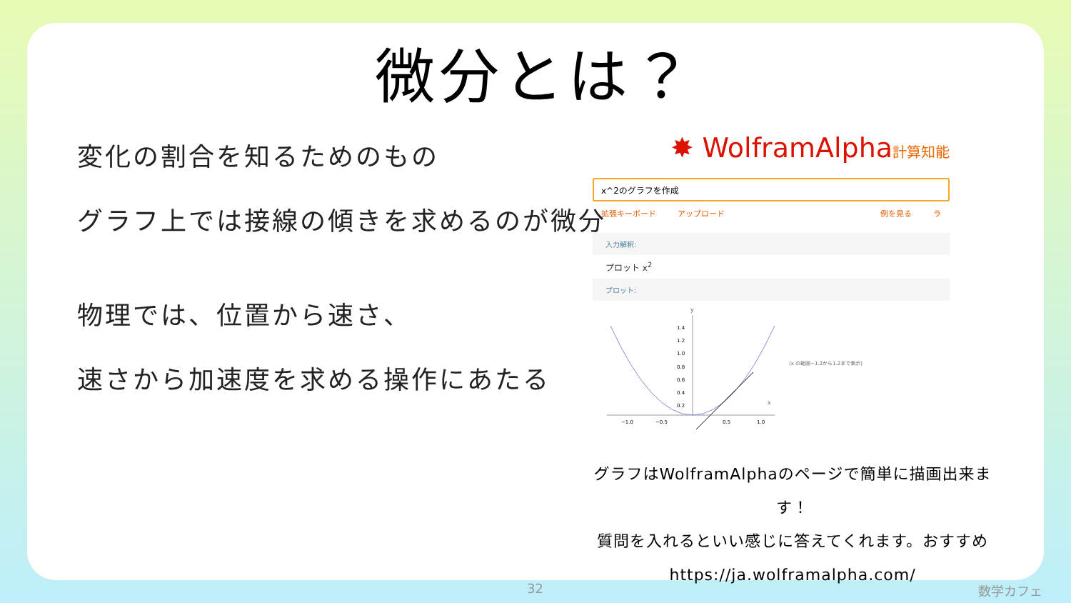微分とは？
変化の割合を知るためのもの
グラフ上では接線の傾きを求めるのが微分
物理では、位置から速さ、
速さから加速度を求める操作にあたる
✸ WolframAlpha計算知能
x^2のグラフを作成
拡張キーボード アップロード 例を見る ラ
入力解釈:
プロット x<sup>2</sup>
プロット:
x
y
−1.0
−0.5
0.5
1.0
1.4
1.2
1.0
0.8
0.6
0.4
0.2
(x の範囲−1.2から1.2まで表示)
グラフはWolframAlphaのページで簡単に描画出来ます！
質問を入れるといい感じに答えてくれます。おすすめ
https://ja.wolframalpha.com/
32 数学カフェ